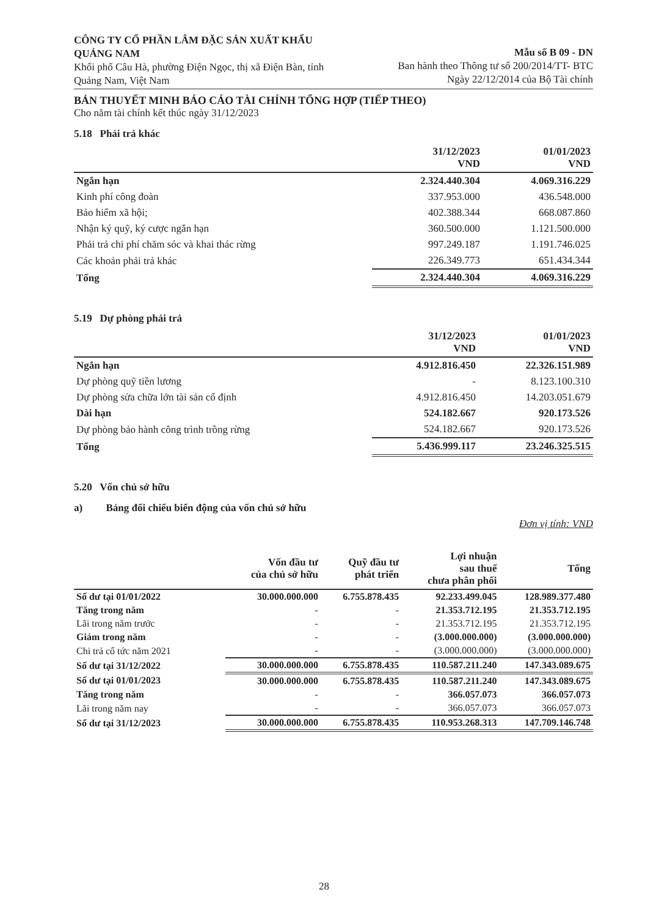CÔNG TY CỔ PHẦN LÂM ĐẶC SẢN XUẤT KHẨU QUẢNG NAM
Khối phố Câu Hà, phường Điện Ngọc, thị xã Điện Bàn, tỉnh Quảng Nam, Việt Nam
Mẫu số B 09 - DN
Ban hành theo Thông tư số 200/2014/TT- BTC
Ngày 22/12/2014 của Bộ Tài chính
BẢN THUYẾT MINH BÁO CÁO TÀI CHÍNH TỔNG HỢP (TIẾP THEO)
Cho năm tài chính kết thúc ngày 31/12/2023
5.18 Phải trả khác
| | 31/12/2023 VND | 01/01/2023 VND |
| --- | --- | --- |
| Ngắn hạn | 2.324.440.304 | 4.069.316.229 |
| Kinh phí công đoàn | 337.953.000 | 436.548.000 |
| Bảo hiểm xã hội; | 402.388.344 | 668.087.860 |
| Nhận ký quỹ, ký cược ngắn hạn | 360.500.000 | 1.121.500.000 |
| Phải trả chi phí chăm sóc và khai thác rừng | 997.249.187 | 1.191.746.025 |
| Các khoản phải trả khác | 226.349.773 | 651.434.344 |
| Tổng | 2.324.440.304 | 4.069.316.229 |
5.19 Dự phòng phải trả
| | 31/12/2023 VND | 01/01/2023 VND |
| --- | --- | --- |
| Ngắn hạn | 4.912.816.450 | 22.326.151.989 |
| Dự phòng quỹ tiền lương | - | 8.123.100.310 |
| Dự phòng sửa chữa lớn tài sản cố định | 4.912.816.450 | 14.203.051.679 |
| Dài hạn | 524.182.667 | 920.173.526 |
| Dự phòng bảo hành công trình trồng rừng | 524.182.667 | 920.173.526 |
| Tổng | 5.436.999.117 | 23.246.325.515 |
5.20 Vốn chủ sở hữu
a) Bảng đối chiếu biến động của vốn chủ sở hữu
Đơn vị tính: VND
| | Vốn đầu tư của chủ sở hữu | Quỹ đầu tư phát triển | Lợi nhuận sau thuế chưa phân phối | Tổng |
| --- | --- | --- | --- | --- |
| Số dư tại 01/01/2022 | 30.000.000.000 | 6.755.878.435 | 92.233.499.045 | 128.989.377.480 |
| Tăng trong năm | - | - | 21.353.712.195 | 21.353.712.195 |
| Lãi trong năm trước | - | - | 21.353.712.195 | 21.353.712.195 |
| Giảm trong năm | - | - | (3.000.000.000) | (3.000.000.000) |
| Chi trả cổ tức năm 2021 | - | - | (3.000.000.000) | (3.000.000.000) |
| Số dư tại 31/12/2022 | 30.000.000.000 | 6.755.878.435 | 110.587.211.240 | 147.343.089.675 |
| Số dư tại 01/01/2023 | 30.000.000.000 | 6.755.878.435 | 110.587.211.240 | 147.343.089.675 |
| Tăng trong năm | - | - | 366.057.073 | 366.057.073 |
| Lãi trong năm nay | - | - | 366.057.073 | 366.057.073 |
| Số dư tại 31/12/2023 | 30.000.000.000 | 6.755.878.435 | 110.953.268.313 | 147.709.146.748 |
28